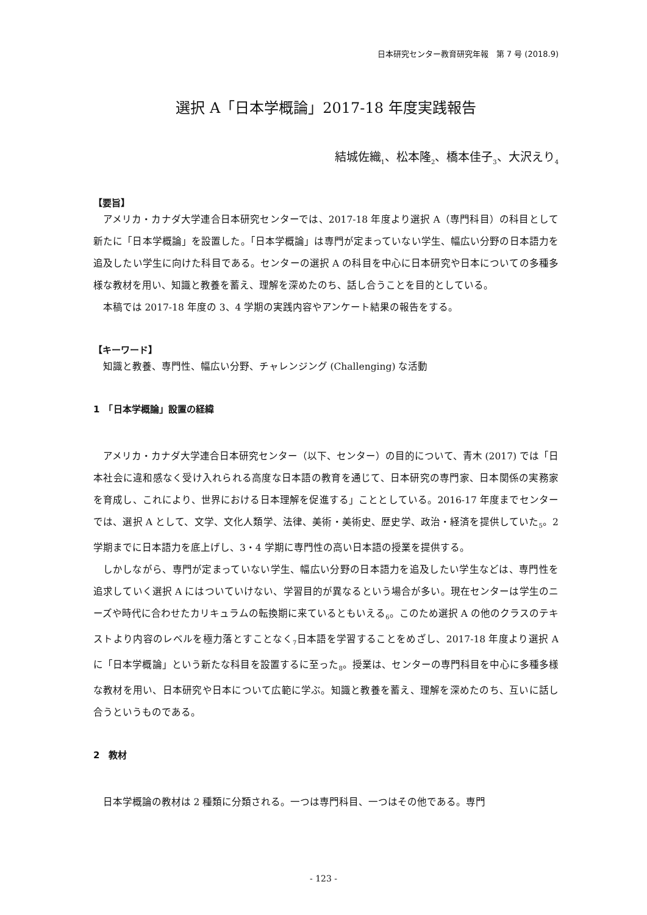日本研究センター教育研究年報　第 7 号 (2018.9)
選択 A「日本学概論」2017-18 年度実践報告
結城佐織<sub>1</sub>、松本隆<sub>2</sub>、橋本佳子<sub>3</sub>、大沢えり<sub>4</sub>
【要旨】
アメリカ・カナダ大学連合日本研究センターでは、2017-18 年度より選択 A（専門科目）の科目として新たに「日本学概論」を設置した。「日本学概論」は専門が定まっていない学生、幅広い分野の日本語力を追及したい学生に向けた科目である。センターの選択 A の科目を中心に日本研究や日本についての多種多様な教材を用い、知識と教養を蓄え、理解を深めたのち、話し合うことを目的としている。
本稿では 2017-18 年度の 3、4 学期の実践内容やアンケート結果の報告をする。
【キーワード】
知識と教養、専門性、幅広い分野、チャレンジング (Challenging) な活動
1　「日本学概論」設置の経緯
アメリカ・カナダ大学連合日本研究センター（以下、センター）の目的について、青木 (2017) では「日本社会に違和感なく受け入れられる高度な日本語の教育を通じて、日本研究の専門家、日本関係の実務家を育成し、これにより、世界における日本理解を促進する」こととしている。2016-17 年度までセンターでは、選択 A として、文学、文化人類学、法律、美術・美術史、歴史学、政治・経済を提供していた<sub>5</sub>。2 学期までに日本語力を底上げし、3・4 学期に専門性の高い日本語の授業を提供する。
しかしながら、専門が定まっていない学生、幅広い分野の日本語力を追及したい学生などは、専門性を追求していく選択 A にはついていけない、学習目的が異なるという場合が多い。現在センターは学生のニーズや時代に合わせたカリキュラムの転換期に来ているともいえる<sub>6</sub>。このため選択 A の他のクラスのテキストより内容のレベルを極力落とすことなく<sub>7</sub>日本語を学習することをめざし、2017-18 年度より選択 A に「日本学概論」という新たな科目を設置するに至った<sub>8</sub>。授業は、センターの専門科目を中心に多種多様な教材を用い、日本研究や日本について広範に学ぶ。知識と教養を蓄え、理解を深めたのち、互いに話し合うというものである。
2　教材
日本学概論の教材は 2 種類に分類される。一つは専門科目、一つはその他である。専門
- 123 -